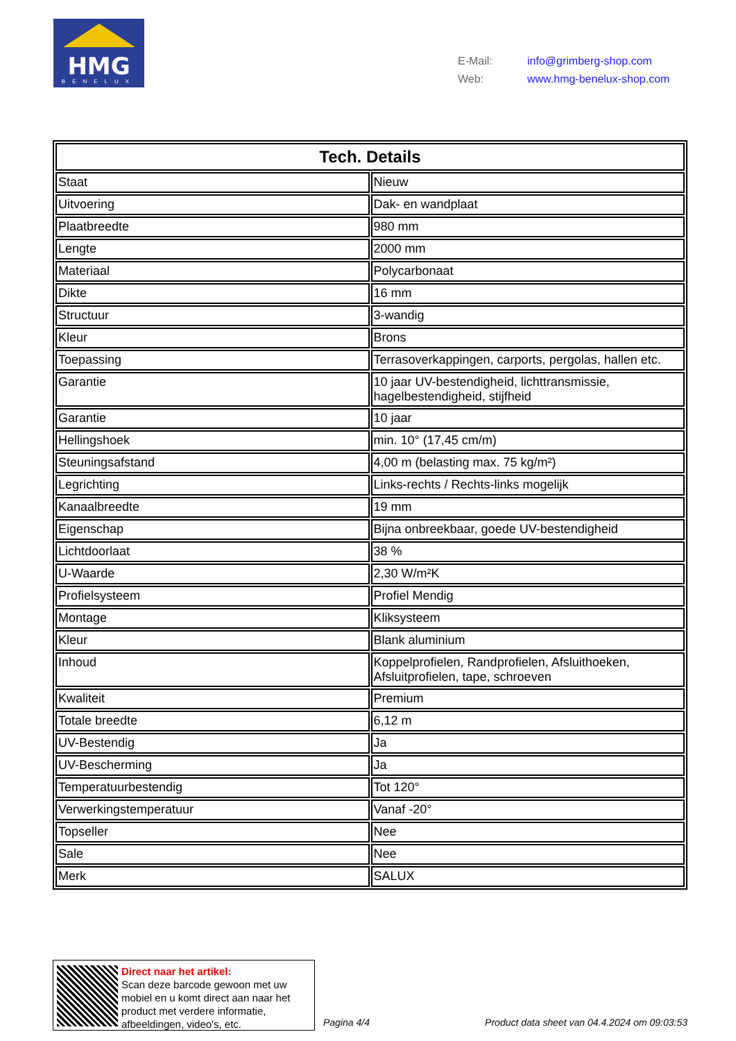HMG
BENELUX
E-Mail: info@grimberg-shop.com
Web: www.hmg-benelux-shop.com
| Tech. Details | |
| --- | --- |
| Staat | Nieuw |
| Uitvoering | Dak- en wandplaat |
| Plaatbreedte | 980 mm |
| Lengte | 2000 mm |
| Materiaal | Polycarbonaat |
| Dikte | 16 mm |
| Structuur | 3-wandig |
| Kleur | Brons |
| Toepassing | Terrasoverkappingen, carports, pergolas, hallen etc. |
| Garantie | 10 jaar UV-bestendigheid, lichttransmissie, hagelbestendigheid, stijfheid |
| Garantie | 10 jaar |
| Hellingshoek | min. 10° (17,45 cm/m) |
| Steuningsafstand | 4,00 m (belasting max. 75 kg/m²) |
| Legrichting | Links-rechts / Rechts-links mogelijk |
| Kanaalbreedte | 19 mm |
| Eigenschap | Bijna onbreekbaar, goede UV-bestendigheid |
| Lichtdoorlaat | 38 % |
| U-Waarde | 2,30 W/m²K |
| Profielsysteem | Profiel Mendig |
| Montage | Kliksysteem |
| Kleur | Blank aluminium |
| Inhoud | Koppelprofielen, Randprofielen, Afsluithoeken, Afsluitprofielen, tape, schroeven |
| Kwaliteit | Premium |
| Totale breedte | 6,12 m |
| UV-Bestendig | Ja |
| UV-Bescherming | Ja |
| Temperatuurbestendig | Tot 120° |
| Verwerkingstemperatuur | Vanaf -20° |
| Topseller | Nee |
| Sale | Nee |
| Merk | SALUX |
Direct naar het artikel:
Scan deze barcode gewoon met uw
mobiel en u komt direct aan naar het
product met verdere informatie,
afbeeldingen, video's, etc.
Pagina 4/4
Product data sheet van 04.4.2024 om 09:03:53